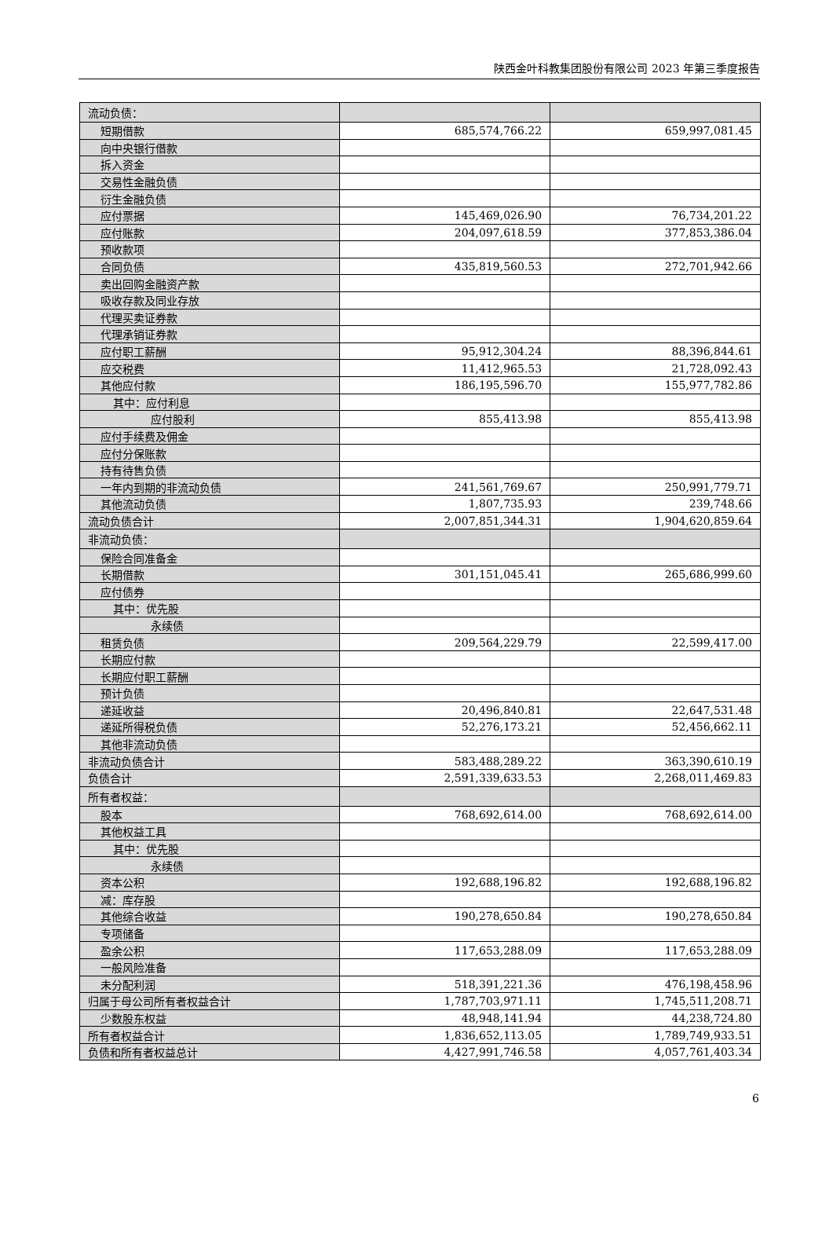陕西金叶科教集团股份有限公司 2023 年第三季度报告
| 流动负债： | | |
| 短期借款 | 685,574,766.22 | 659,997,081.45 |
| 向中央银行借款 | | |
| 拆入资金 | | |
| 交易性金融负债 | | |
| 衍生金融负债 | | |
| 应付票据 | 145,469,026.90 | 76,734,201.22 |
| 应付账款 | 204,097,618.59 | 377,853,386.04 |
| 预收款项 | | |
| 合同负债 | 435,819,560.53 | 272,701,942.66 |
| 卖出回购金融资产款 | | |
| 吸收存款及同业存放 | | |
| 代理买卖证券款 | | |
| 代理承销证券款 | | |
| 应付职工薪酬 | 95,912,304.24 | 88,396,844.61 |
| 应交税费 | 11,412,965.53 | 21,728,092.43 |
| 其他应付款 | 186,195,596.70 | 155,977,782.86 |
| 其中：应付利息 | | |
| 应付股利 | 855,413.98 | 855,413.98 |
| 应付手续费及佣金 | | |
| 应付分保账款 | | |
| 持有待售负债 | | |
| 一年内到期的非流动负债 | 241,561,769.67 | 250,991,779.71 |
| 其他流动负债 | 1,807,735.93 | 239,748.66 |
| 流动负债合计 | 2,007,851,344.31 | 1,904,620,859.64 |
| 非流动负债： | | |
| 保险合同准备金 | | |
| 长期借款 | 301,151,045.41 | 265,686,999.60 |
| 应付债券 | | |
| 其中：优先股 | | |
| 永续债 | | |
| 租赁负债 | 209,564,229.79 | 22,599,417.00 |
| 长期应付款 | | |
| 长期应付职工薪酬 | | |
| 预计负债 | | |
| 递延收益 | 20,496,840.81 | 22,647,531.48 |
| 递延所得税负债 | 52,276,173.21 | 52,456,662.11 |
| 其他非流动负债 | | |
| 非流动负债合计 | 583,488,289.22 | 363,390,610.19 |
| 负债合计 | 2,591,339,633.53 | 2,268,011,469.83 |
| 所有者权益： | | |
| 股本 | 768,692,614.00 | 768,692,614.00 |
| 其他权益工具 | | |
| 其中：优先股 | | |
| 永续债 | | |
| 资本公积 | 192,688,196.82 | 192,688,196.82 |
| 减：库存股 | | |
| 其他综合收益 | 190,278,650.84 | 190,278,650.84 |
| 专项储备 | | |
| 盈余公积 | 117,653,288.09 | 117,653,288.09 |
| 一般风险准备 | | |
| 未分配利润 | 518,391,221.36 | 476,198,458.96 |
| 归属于母公司所有者权益合计 | 1,787,703,971.11 | 1,745,511,208.71 |
| 少数股东权益 | 48,948,141.94 | 44,238,724.80 |
| 所有者权益合计 | 1,836,652,113.05 | 1,789,749,933.51 |
| 负债和所有者权益总计 | 4,427,991,746.58 | 4,057,761,403.34 |
6